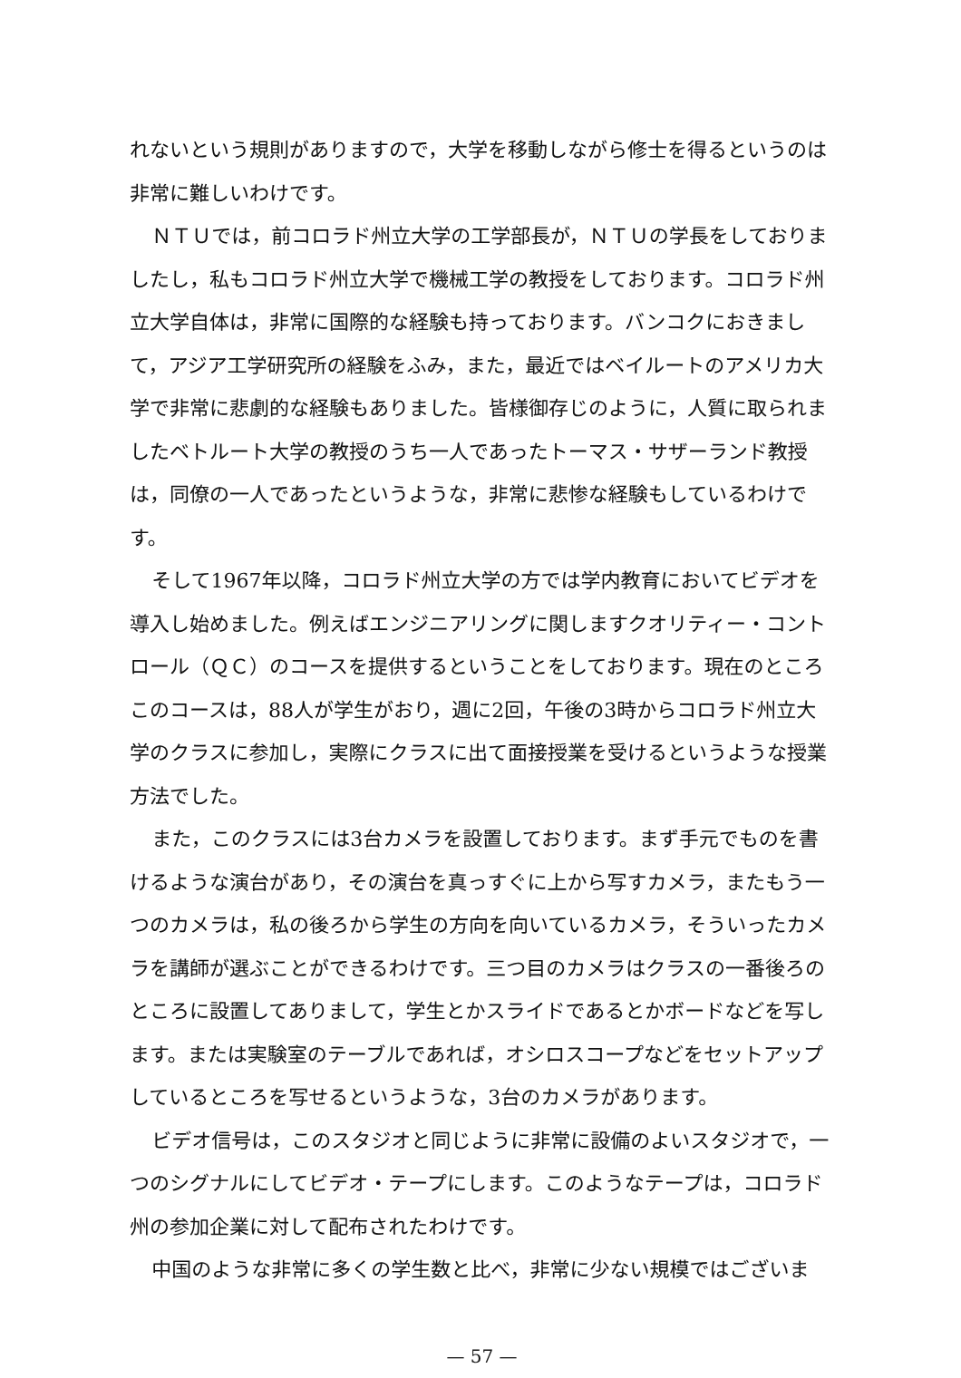れないという規則がありますので，大学を移動しながら修士を得るというのは非常に難しいわけです。
ＮＴＵでは，前コロラド州立大学の工学部長が，ＮＴＵの学長をしておりましたし，私もコロラド州立大学で機械工学の教授をしております。コロラド州立大学自体は，非常に国際的な経験も持っております。バンコクにおきまして，アジア工学研究所の経験をふみ，また，最近ではベイルートのアメリカ大学で非常に悲劇的な経験もありました。皆様御存じのように，人質に取られましたベトルート大学の教授のうち一人であったトーマス・サザーランド教授は，同僚の一人であったというような，非常に悲惨な経験もしているわけです。
そして1967年以降，コロラド州立大学の方では学内教育においてビデオを導入し始めました。例えばエンジニアリングに関しますクオリティー・コントロール（ＱＣ）のコースを提供するということをしております。現在のところこのコースは，88人が学生がおり，週に2回，午後の3時からコロラド州立大学のクラスに参加し，実際にクラスに出て面接授業を受けるというような授業方法でした。
また，このクラスには3台カメラを設置しております。まず手元でものを書けるような演台があり，その演台を真っすぐに上から写すカメラ，またもう一つのカメラは，私の後ろから学生の方向を向いているカメラ，そういったカメラを講師が選ぶことができるわけです。三つ目のカメラはクラスの一番後ろのところに設置してありまして，学生とかスライドであるとかボードなどを写します。または実験室のテーブルであれば，オシロスコープなどをセットアップしているところを写せるというような，3台のカメラがあります。
ビデオ信号は，このスタジオと同じように非常に設備のよいスタジオで，一つのシグナルにしてビデオ・テープにします。このようなテープは，コロラド州の参加企業に対して配布されたわけです。
中国のような非常に多くの学生数と比べ，非常に少ない規模ではございま
— 57 —